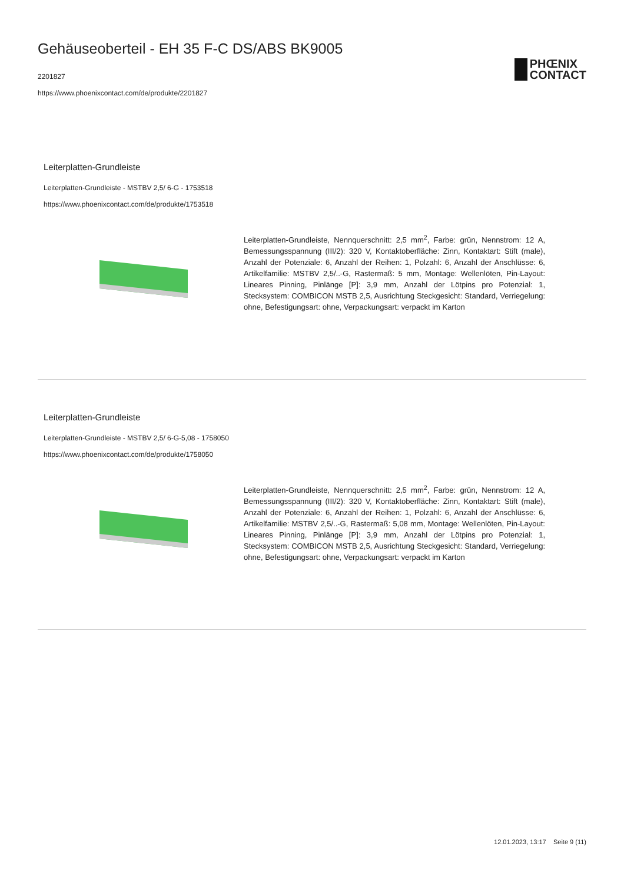Gehäuseoberteil - EH 35 F-C DS/ABS BK9005
2201827
https://www.phoenixcontact.com/de/produkte/2201827
PHŒNIX
CONTACT
Leiterplatten-Grundleiste
Leiterplatten-Grundleiste - MSTBV 2,5/ 6-G - 1753518
https://www.phoenixcontact.com/de/produkte/1753518
Leiterplatten-Grundleiste, Nennquerschnitt: 2,5 mm<sup>2</sup>, Farbe: grün, Nennstrom: 12 A, Bemessungsspannung (III/2): 320 V, Kontaktoberfläche: Zinn, Kontaktart: Stift (male), Anzahl der Potenziale: 6, Anzahl der Reihen: 1, Polzahl: 6, Anzahl der Anschlüsse: 6, Artikelfamilie: MSTBV 2,5/..-G, Rastermaß: 5 mm, Montage: Wellenlöten, Pin-Layout: Lineares Pinning, Pinlänge [P]: 3,9 mm, Anzahl der Lötpins pro Potenzial: 1, Stecksystem: COMBICON MSTB 2,5, Ausrichtung Steckgesicht: Standard, Verriegelung: ohne, Befestigungsart: ohne, Verpackungsart: verpackt im Karton
Leiterplatten-Grundleiste
Leiterplatten-Grundleiste - MSTBV 2,5/ 6-G-5,08 - 1758050
https://www.phoenixcontact.com/de/produkte/1758050
Leiterplatten-Grundleiste, Nennquerschnitt: 2,5 mm<sup>2</sup>, Farbe: grün, Nennstrom: 12 A, Bemessungsspannung (III/2): 320 V, Kontaktoberfläche: Zinn, Kontaktart: Stift (male), Anzahl der Potenziale: 6, Anzahl der Reihen: 1, Polzahl: 6, Anzahl der Anschlüsse: 6, Artikelfamilie: MSTBV 2,5/..-G, Rastermaß: 5,08 mm, Montage: Wellenlöten, Pin-Layout: Lineares Pinning, Pinlänge [P]: 3,9 mm, Anzahl der Lötpins pro Potenzial: 1, Stecksystem: COMBICON MSTB 2,5, Ausrichtung Steckgesicht: Standard, Verriegelung: ohne, Befestigungsart: ohne, Verpackungsart: verpackt im Karton
12.01.2023, 13:17 Seite 9 (11)